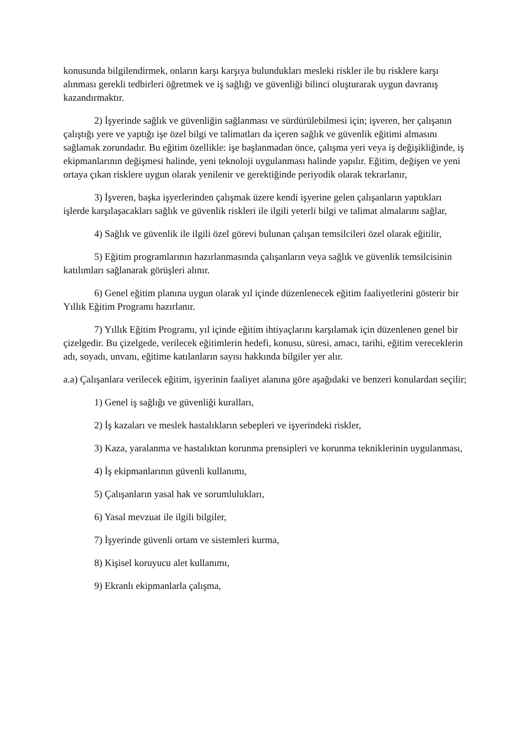konusunda bilgilendirmek, onların karşı karşıya bulundukları mesleki riskler ile bu risklere karşı alınması gerekli tedbirleri öğretmek ve iş sağlığı ve güvenliği bilinci oluşturarak uygun davranış kazandırmaktır.
2) İşyerinde sağlık ve güvenliğin sağlanması ve sürdürülebilmesi için; işveren, her çalışanın çalıştığı yere ve yaptığı işe özel bilgi ve talimatları da içeren sağlık ve güvenlik eğitimi almasını sağlamak zorundadır. Bu eğitim özellikle: işe başlanmadan önce, çalışma yeri veya iş değişikliğinde, iş ekipmanlarının değişmesi halinde, yeni teknoloji uygulanması halinde yapılır. Eğitim, değişen ve yeni ortaya çıkan risklere uygun olarak yenilenir ve gerektiğinde periyodik olarak tekrarlanır,
3) İşveren, başka işyerlerinden çalışmak üzere kendi işyerine gelen çalışanların yaptıkları işlerde karşılaşacakları sağlık ve güvenlik riskleri ile ilgili yeterli bilgi ve talimat almalarını sağlar,
4) Sağlık ve güvenlik ile ilgili özel görevi bulunan çalışan temsilcileri özel olarak eğitilir,
5) Eğitim programlarının hazırlanmasında çalışanların veya sağlık ve güvenlik temsilcisinin katılımları sağlanarak görüşleri alınır.
6) Genel eğitim planına uygun olarak yıl içinde düzenlenecek eğitim faaliyetlerini gösterir bir Yıllık Eğitim Programı hazırlanır.
7) Yıllık Eğitim Programı, yıl içinde eğitim ihtiyaçlarını karşılamak için düzenlenen genel bir çizelgedir. Bu çizelgede, verilecek eğitimlerin hedefi, konusu, süresi, amacı, tarihi, eğitim vereceklerin adı, soyadı, unvanı, eğitime katılanların sayısı hakkında bilgiler yer alır.
a.a) Çalışanlara verilecek eğitim, işyerinin faaliyet alanına göre aşağıdaki ve benzeri konulardan seçilir;
1) Genel iş sağlığı ve güvenliği kuralları,
2) İş kazaları ve meslek hastalıkların sebepleri ve işyerindeki riskler,
3) Kaza, yaralanma ve hastalıktan korunma prensipleri ve korunma tekniklerinin uygulanması,
4) İş ekipmanlarının güvenli kullanımı,
5) Çalışanların yasal hak ve sorumlulukları,
6) Yasal mevzuat ile ilgili bilgiler,
7) İşyerinde güvenli ortam ve sistemleri kurma,
8) Kişisel koruyucu alet kullanımı,
9) Ekranlı ekipmanlarla çalışma,